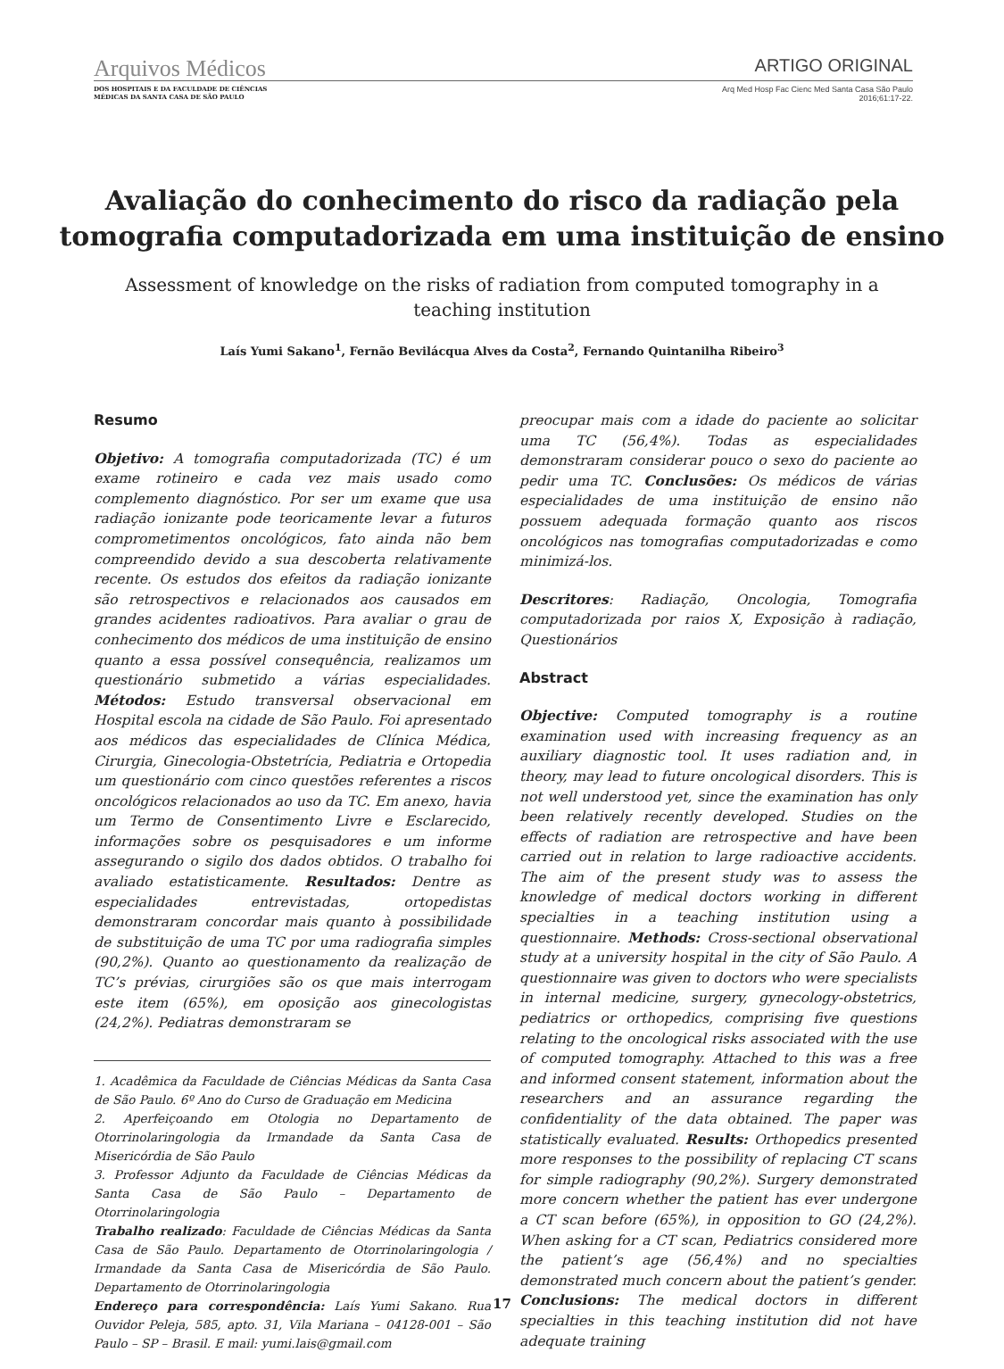Arquivos Médicos ARTIGO ORIGINAL
DOS HOSPITAIS E DA FACULDADE DE CIÊNCIAS
MÉDICAS DA SANTA CASA DE SÃO PAULO Arq Med Hosp Fac Cienc Med Santa Casa São Paulo
2016;61:17-22.
Avaliação do conhecimento do risco da radiação pela tomografia computadorizada em uma instituição de ensino
Assessment of knowledge on the risks of radiation from computed tomography in a teaching institution
Laís Yumi Sakano<sup>1</sup>, Fernão Bevilácqua Alves da Costa<sup>2</sup>, Fernando Quintanilha Ribeiro<sup>3</sup>
Resumo
Objetivo: A tomografia computadorizada (TC) é um exame rotineiro e cada vez mais usado como complemento diagnóstico. Por ser um exame que usa radiação ionizante pode teoricamente levar a futuros comprometimentos oncológicos, fato ainda não bem compreendido devido a sua descoberta relativamente recente. Os estudos dos efeitos da radiação ionizante são retrospectivos e relacionados aos causados em grandes acidentes radioativos. Para avaliar o grau de conhecimento dos médicos de uma instituição de ensino quanto a essa possível consequência, realizamos um questionário submetido a várias especialidades. Métodos: Estudo transversal observacional em Hospital escola na cidade de São Paulo. Foi apresentado aos médicos das especialidades de Clínica Médica, Cirurgia, Ginecologia-Obstetrícia, Pediatria e Ortopedia um questionário com cinco questões referentes a riscos oncológicos relacionados ao uso da TC. Em anexo, havia um Termo de Consentimento Livre e Esclarecido, informações sobre os pesquisadores e um informe assegurando o sigilo dos dados obtidos. O trabalho foi avaliado estatisticamente. Resultados: Dentre as especialidades entrevistadas, ortopedistas demonstraram concordar mais quanto à possibilidade de substituição de uma TC por uma radiografia simples (90,2%). Quanto ao questionamento da realização de TC’s prévias, cirurgiões são os que mais interrogam este item (65%), em oposição aos ginecologistas (24,2%). Pediatras demonstraram se
1. Acadêmica da Faculdade de Ciências Médicas da Santa Casa de São Paulo. 6º Ano do Curso de Graduação em Medicina
2. Aperfeiçoando em Otologia no Departamento de Otorrinolaringologia da Irmandade da Santa Casa de Misericórdia de São Paulo
3. Professor Adjunto da Faculdade de Ciências Médicas da Santa Casa de São Paulo – Departamento de Otorrinolaringologia
Trabalho realizado: Faculdade de Ciências Médicas da Santa Casa de São Paulo. Departamento de Otorrinolaringologia / Irmandade da Santa Casa de Misericórdia de São Paulo. Departamento de Otorrinolaringologia
Endereço para correspondência: Laís Yumi Sakano. Rua Ouvidor Peleja, 585, apto. 31, Vila Mariana – 04128-001 – São Paulo – SP – Brasil. E mail: yumi.lais@gmail.com
preocupar mais com a idade do paciente ao solicitar uma TC (56,4%). Todas as especialidades demonstraram considerar pouco o sexo do paciente ao pedir uma TC. Conclusões: Os médicos de várias especialidades de uma instituição de ensino não possuem adequada formação quanto aos riscos oncológicos nas tomografias computadorizadas e como minimizá-los.
Descritores: Radiação, Oncologia, Tomografia computadorizada por raios X, Exposição à radiação, Questionários
Abstract
Objective: Computed tomography is a routine examination used with increasing frequency as an auxiliary diagnostic tool. It uses radiation and, in theory, may lead to future oncological disorders. This is not well understood yet, since the examination has only been relatively recently developed. Studies on the effects of radiation are retrospective and have been carried out in relation to large radioactive accidents. The aim of the present study was to assess the knowledge of medical doctors working in different specialties in a teaching institution using a questionnaire. Methods: Cross-sectional observational study at a university hospital in the city of São Paulo. A questionnaire was given to doctors who were specialists in internal medicine, surgery, gynecology-obstetrics, pediatrics or orthopedics, comprising five questions relating to the oncological risks associated with the use of computed tomography. Attached to this was a free and informed consent statement, information about the researchers and an assurance regarding the confidentiality of the data obtained. The paper was statistically evaluated. Results: Orthopedics presented more responses to the possibility of replacing CT scans for simple radiography (90,2%). Surgery demonstrated more concern whether the patient has ever undergone a CT scan before (65%), in opposition to GO (24,2%). When asking for a CT scan, Pediatrics considered more the patient’s age (56,4%) and no specialties demonstrated much concern about the patient’s gender. Conclusions: The medical doctors in different specialties in this teaching institution did not have adequate training
17